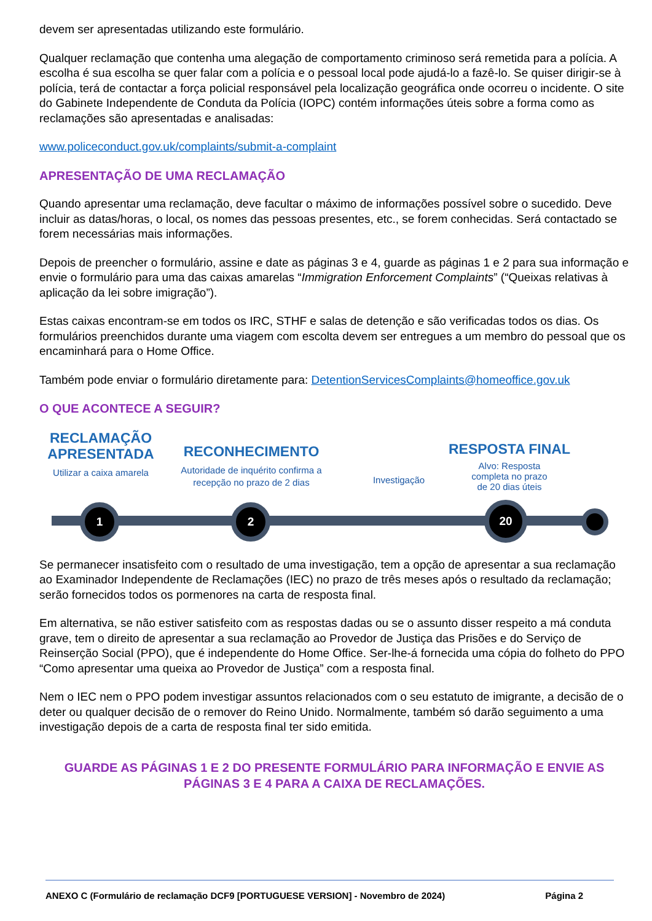devem ser apresentadas utilizando este formulário.
Qualquer reclamação que contenha uma alegação de comportamento criminoso será remetida para a polícia. A escolha é sua escolha se quer falar com a polícia e o pessoal local pode ajudá-lo a fazê-lo. Se quiser dirigir-se à polícia, terá de contactar a força policial responsável pela localização geográfica onde ocorreu o incidente. O site do Gabinete Independente de Conduta da Polícia (IOPC) contém informações úteis sobre a forma como as reclamações são apresentadas e analisadas:
www.policeconduct.gov.uk/complaints/submit-a-complaint
APRESENTAÇÃO DE UMA RECLAMAÇÃO
Quando apresentar uma reclamação, deve facultar o máximo de informações possível sobre o sucedido. Deve incluir as datas/horas, o local, os nomes das pessoas presentes, etc., se forem conhecidas. Será contactado se forem necessárias mais informações.
Depois de preencher o formulário, assine e date as páginas 3 e 4, guarde as páginas 1 e 2 para sua informação e envie o formulário para uma das caixas amarelas “Immigration Enforcement Complaints” (“Queixas relativas à aplicação da lei sobre imigração”).
Estas caixas encontram-se em todos os IRC, STHF e salas de detenção e são verificadas todos os dias. Os formulários preenchidos durante uma viagem com escolta devem ser entregues a um membro do pessoal que os encaminhará para o Home Office.
Também pode enviar o formulário diretamente para: DetentionServicesComplaints@homeoffice.gov.uk
O QUE ACONTECE A SEGUIR?
RECLAMAÇÃO APRESENTADA
Utilizar a caixa amarela
RECONHECIMENTO
Autoridade de inquérito confirma a recepção no prazo de 2 dias
Investigação
RESPOSTA FINAL
Alvo: Resposta
completa no prazo
de 20 dias úteis
1 2 20
Se permanecer insatisfeito com o resultado de uma investigação, tem a opção de apresentar a sua reclamação ao Examinador Independente de Reclamações (IEC) no prazo de três meses após o resultado da reclamação; serão fornecidos todos os pormenores na carta de resposta final.
Em alternativa, se não estiver satisfeito com as respostas dadas ou se o assunto disser respeito a má conduta grave, tem o direito de apresentar a sua reclamação ao Provedor de Justiça das Prisões e do Serviço de Reinserção Social (PPO), que é independente do Home Office. Ser-lhe-á fornecida uma cópia do folheto do PPO “Como apresentar uma queixa ao Provedor de Justiça” com a resposta final.
Nem o IEC nem o PPO podem investigar assuntos relacionados com o seu estatuto de imigrante, a decisão de o deter ou qualquer decisão de o remover do Reino Unido. Normalmente, também só darão seguimento a uma investigação depois de a carta de resposta final ter sido emitida.
GUARDE AS PÁGINAS 1 E 2 DO PRESENTE FORMULÁRIO PARA INFORMAÇÃO E ENVIE AS PÁGINAS 3 E 4 PARA A CAIXA DE RECLAMAÇÕES.
ANEXO C (Formulário de reclamação DCF9 [PORTUGUESE VERSION] - Novembro de 2024) Página 2